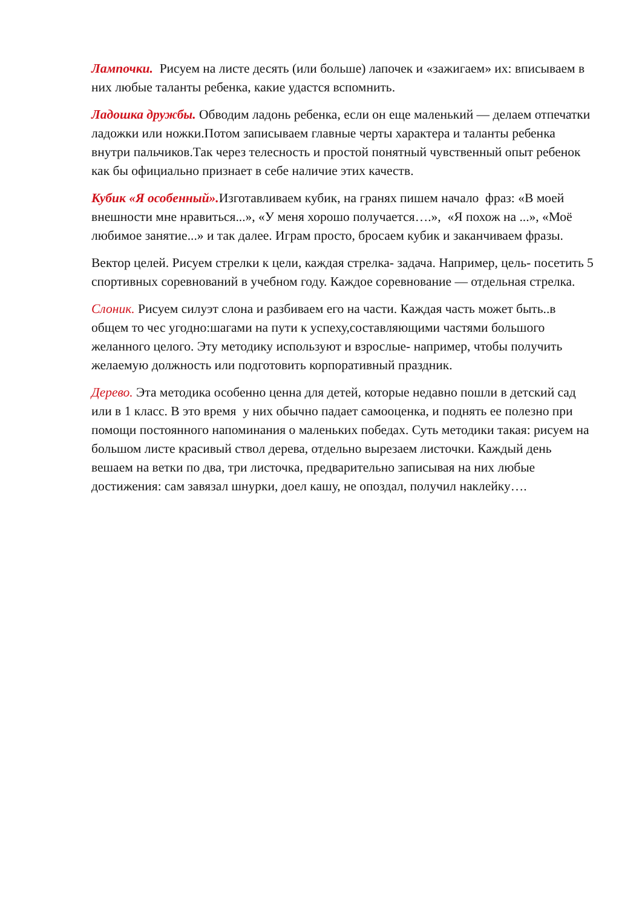Лампочки. Рисуем на листе десять (или больше) лапочек и «зажигаем» их: вписываем в них любые таланты ребенка, какие удастся вспомнить.
Ладошка дружбы. Обводим ладонь ребенка, если он еще маленький — делаем отпечатки ладожки или ножки.Потом записываем главные черты характера и таланты ребенка внутри пальчиков.Так через телесность и простой понятный чувственный опыт ребенок как бы официально признает в себе наличие этих качеств.
Кубик «Я особенный». Изготавливаем кубик, на гранях пишем начало фраз: «В моей внешности мне нравиться...», «У меня хорошо получается….», «Я похож на ...», «Моё любимое занятие...» и так далее. Играм просто, бросаем кубик и заканчиваем фразы.
Вектор целей. Рисуем стрелки к цели, каждая стрелка- задача. Например, цель- посетить 5 спортивных соревнований в учебном году. Каждое соревнование — отдельная стрелка.
Слоник. Рисуем силуэт слона и разбиваем его на части. Каждая часть может быть..в общем то чес угодно:шагами на пути к успеху,составляющими частями большого желанного целого. Эту методику используют и взрослые- например, чтобы получить желаемую должность или подготовить корпоративный праздник.
Дерево. Эта методика особенно ценна для детей, которые недавно пошли в детский сад или в 1 класс. В это время у них обычно падает самооценка, и поднять ее полезно при помощи постоянного напоминания о маленьких победах. Суть методики такая: рисуем на большом листе красивый ствол дерева, отдельно вырезаем листочки. Каждый день вешаем на ветки по два, три листочка, предварительно записывая на них любые достижения: сам завязал шнурки, доел кашу, не опоздал, получил наклейку….